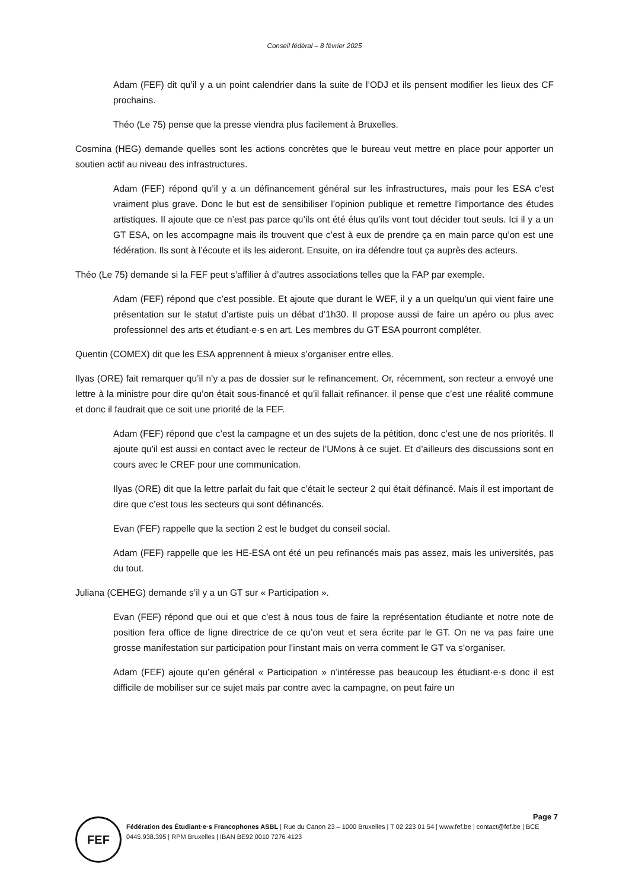Conseil fédéral – 8 février 2025
Adam (FEF) dit qu’il y a un point calendrier dans la suite de l’ODJ et ils pensent modifier les lieux des CF prochains.
Théo (Le 75) pense que la presse viendra plus facilement à Bruxelles.
Cosmina (HEG) demande quelles sont les actions concrètes que le bureau veut mettre en place pour apporter un soutien actif au niveau des infrastructures.
Adam (FEF) répond qu’il y a un définancement général sur les infrastructures, mais pour les ESA c’est vraiment plus grave. Donc le but est de sensibiliser l’opinion publique et remettre l’importance des études artistiques. Il ajoute que ce n’est pas parce qu’ils ont été élus qu’ils vont tout décider tout seuls. Ici il y a un GT ESA, on les accompagne mais ils trouvent que c’est à eux de prendre ça en main parce qu’on est une fédération. Ils sont à l’écoute et ils les aideront. Ensuite, on ira défendre tout ça auprès des acteurs.
Théo (Le 75) demande si la FEF peut s’affilier à d’autres associations telles que la FAP par exemple.
Adam (FEF) répond que c’est possible. Et ajoute que durant le WEF, il y a un quelqu’un qui vient faire une présentation sur le statut d’artiste puis un débat d’1h30. Il propose aussi de faire un apéro ou plus avec professionnel des arts et étudiant·e·s en art. Les membres du GT ESA pourront compléter.
Quentin (COMEX) dit que les ESA apprennent à mieux s’organiser entre elles.
Ilyas (ORE) fait remarquer qu’il n’y a pas de dossier sur le refinancement. Or, récemment, son recteur a envoyé une lettre à la ministre pour dire qu’on était sous-financé et qu’il fallait refinancer. il pense que c’est une réalité commune et donc il faudrait que ce soit une priorité de la FEF.
Adam (FEF) répond que c’est la campagne et un des sujets de la pétition, donc c’est une de nos priorités. Il ajoute qu’il est aussi en contact avec le recteur de l’UMons à ce sujet. Et d’ailleurs des discussions sont en cours avec le CREF pour une communication.
Ilyas (ORE) dit que la lettre parlait du fait que c’était le secteur 2 qui était définancé. Mais il est important de dire que c’est tous les secteurs qui sont définancés.
Evan (FEF) rappelle que la section 2 est le budget du conseil social.
Adam (FEF) rappelle que les HE-ESA ont été un peu refinancés mais pas assez, mais les universités, pas du tout.
Juliana (CEHEG) demande s’il y a un GT sur « Participation ».
Evan (FEF) répond que oui et que c’est à nous tous de faire la représentation étudiante et notre note de position fera office de ligne directrice de ce qu’on veut et sera écrite par le GT. On ne va pas faire une grosse manifestation sur participation pour l’instant mais on verra comment le GT va s’organiser.
Adam (FEF) ajoute qu’en général « Participation » n’intéresse pas beaucoup les étudiant·e·s donc il est difficile de mobiliser sur ce sujet mais par contre avec la campagne, on peut faire un
Page 7
FEF
Fédération des Étudiant·e·s Francophones ASBL | Rue du Canon 23 – 1000 Bruxelles | T 02 223 01 54 | www.fef.be | contact@fef.be | BCE 0445.938.395 | RPM Bruxelles | IBAN BE92 0010 7276 4123